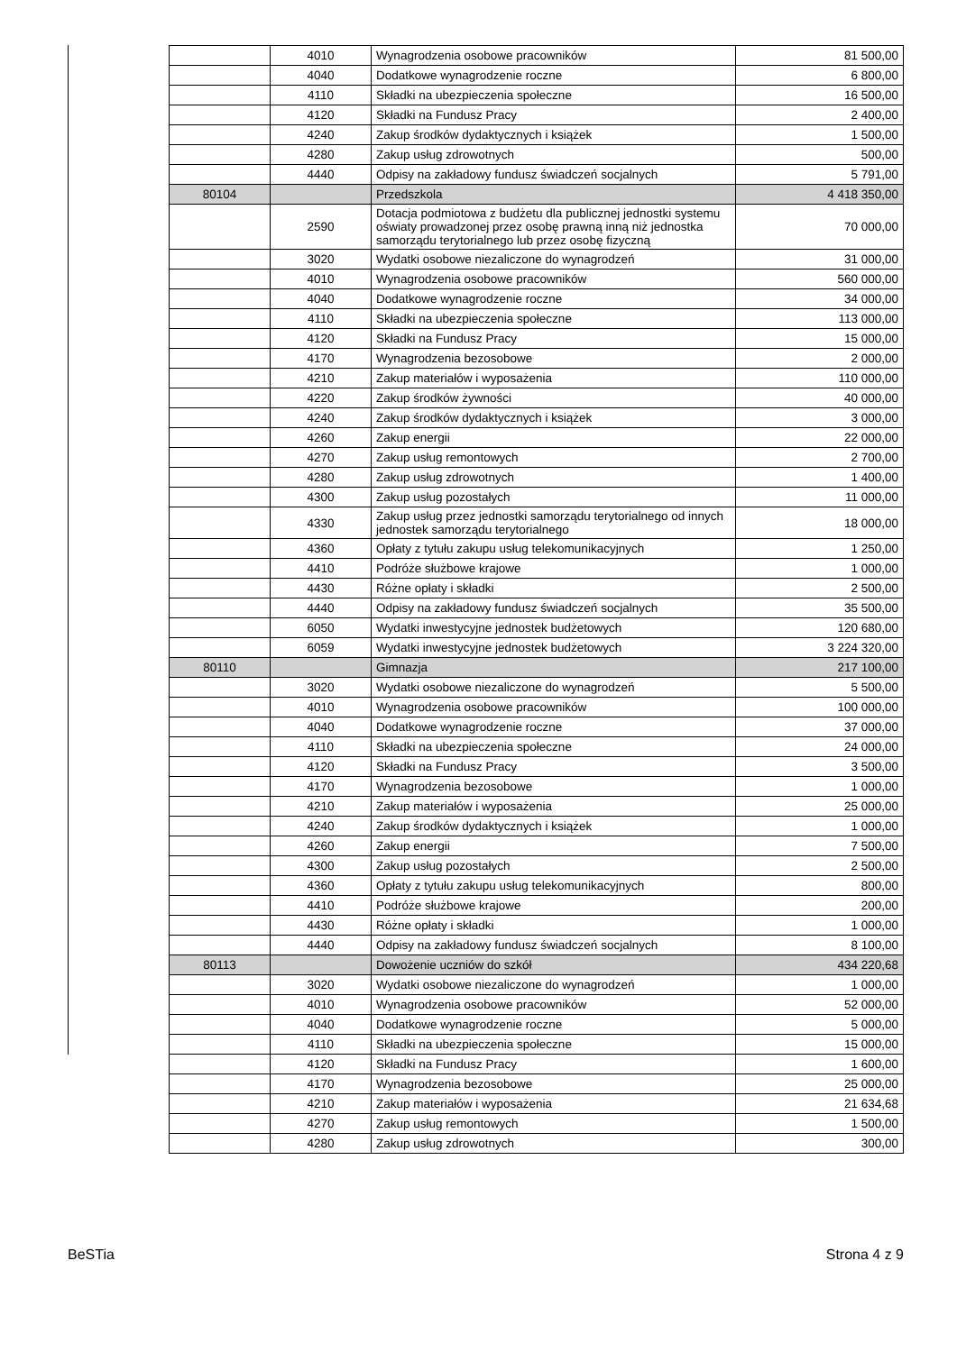| | 4010 | Wynagrodzenia osobowe pracowników | 81 500,00 |
| | 4040 | Dodatkowe wynagrodzenie roczne | 6 800,00 |
| | 4110 | Składki na ubezpieczenia społeczne | 16 500,00 |
| | 4120 | Składki na Fundusz Pracy | 2 400,00 |
| | 4240 | Zakup środków dydaktycznych i książek | 1 500,00 |
| | 4280 | Zakup usług zdrowotnych | 500,00 |
| | 4440 | Odpisy na zakładowy fundusz świadczeń socjalnych | 5 791,00 |
| 80104 | | Przedszkola | 4 418 350,00 |
| | 2590 | Dotacja podmiotowa z budżetu dla publicznej jednostki systemu oświaty prowadzonej przez osobę prawną inną niż jednostka samorządu terytorialnego lub przez osobę fizyczną | 70 000,00 |
| | 3020 | Wydatki osobowe niezaliczone do wynagrodzeń | 31 000,00 |
| | 4010 | Wynagrodzenia osobowe pracowników | 560 000,00 |
| | 4040 | Dodatkowe wynagrodzenie roczne | 34 000,00 |
| | 4110 | Składki na ubezpieczenia społeczne | 113 000,00 |
| | 4120 | Składki na Fundusz Pracy | 15 000,00 |
| | 4170 | Wynagrodzenia bezosobowe | 2 000,00 |
| | 4210 | Zakup materiałów i wyposażenia | 110 000,00 |
| | 4220 | Zakup środków żywności | 40 000,00 |
| | 4240 | Zakup środków dydaktycznych i książek | 3 000,00 |
| | 4260 | Zakup energii | 22 000,00 |
| | 4270 | Zakup usług remontowych | 2 700,00 |
| | 4280 | Zakup usług zdrowotnych | 1 400,00 |
| | 4300 | Zakup usług pozostałych | 11 000,00 |
| | 4330 | Zakup usług przez jednostki samorządu terytorialnego od innych jednostek samorządu terytorialnego | 18 000,00 |
| | 4360 | Opłaty z tytułu zakupu usług telekomunikacyjnych | 1 250,00 |
| | 4410 | Podróże służbowe krajowe | 1 000,00 |
| | 4430 | Różne opłaty i składki | 2 500,00 |
| | 4440 | Odpisy na zakładowy fundusz świadczeń socjalnych | 35 500,00 |
| | 6050 | Wydatki inwestycyjne jednostek budżetowych | 120 680,00 |
| | 6059 | Wydatki inwestycyjne jednostek budżetowych | 3 224 320,00 |
| 80110 | | Gimnazja | 217 100,00 |
| | 3020 | Wydatki osobowe niezaliczone do wynagrodzeń | 5 500,00 |
| | 4010 | Wynagrodzenia osobowe pracowników | 100 000,00 |
| | 4040 | Dodatkowe wynagrodzenie roczne | 37 000,00 |
| | 4110 | Składki na ubezpieczenia społeczne | 24 000,00 |
| | 4120 | Składki na Fundusz Pracy | 3 500,00 |
| | 4170 | Wynagrodzenia bezosobowe | 1 000,00 |
| | 4210 | Zakup materiałów i wyposażenia | 25 000,00 |
| | 4240 | Zakup środków dydaktycznych i książek | 1 000,00 |
| | 4260 | Zakup energii | 7 500,00 |
| | 4300 | Zakup usług pozostałych | 2 500,00 |
| | 4360 | Opłaty z tytułu zakupu usług telekomunikacyjnych | 800,00 |
| | 4410 | Podróże służbowe krajowe | 200,00 |
| | 4430 | Różne opłaty i składki | 1 000,00 |
| | 4440 | Odpisy na zakładowy fundusz świadczeń socjalnych | 8 100,00 |
| 80113 | | Dowożenie uczniów do szkół | 434 220,68 |
| | 3020 | Wydatki osobowe niezaliczone do wynagrodzeń | 1 000,00 |
| | 4010 | Wynagrodzenia osobowe pracowników | 52 000,00 |
| | 4040 | Dodatkowe wynagrodzenie roczne | 5 000,00 |
| | 4110 | Składki na ubezpieczenia społeczne | 15 000,00 |
| | 4120 | Składki na Fundusz Pracy | 1 600,00 |
| | 4170 | Wynagrodzenia bezosobowe | 25 000,00 |
| | 4210 | Zakup materiałów i wyposażenia | 21 634,68 |
| | 4270 | Zakup usług remontowych | 1 500,00 |
| | 4280 | Zakup usług zdrowotnych | 300,00 |
BeSTia Strona 4 z 9